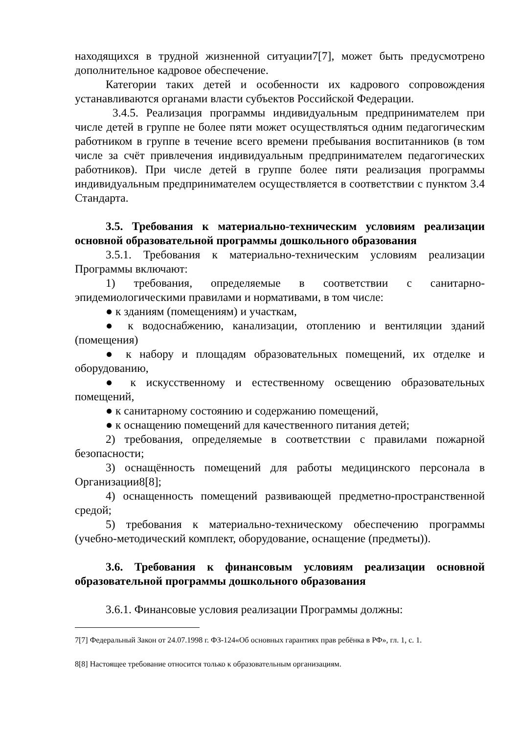находящихся в трудной жизненной ситуации7[7], может быть предусмотрено дополнительное кадровое обеспечение.
Категории таких детей и особенности их кадрового сопровождения устанавливаются органами власти субъектов Российской Федерации.
3.4.5. Реализация программы индивидуальным предпринимателем при числе детей в группе не более пяти может осуществляться одним педагогическим работником в группе в течение всего времени пребывания воспитанников (в том числе за счёт привлечения индивидуальным предпринимателем педагогических работников). При числе детей в группе более пяти реализация программы индивидуальным предпринимателем осуществляется в соответствии с пунктом 3.4 Стандарта.
3.5. Требования к материально-техническим условиям реализации основной образовательной программы дошкольного образования
3.5.1. Требования к материально-техническим условиям реализации Программы включают:
1) требования, определяемые в соответствии с санитарно-эпидемиологическими правилами и нормативами, в том числе:
● к зданиям (помещениям) и участкам,
● к водоснабжению, канализации, отоплению и вентиляции зданий (помещения)
● к набору и площадям образовательных помещений, их отделке и оборудованию,
● к искусственному и естественному освещению образовательных помещений,
● к санитарному состоянию и содержанию помещений,
● к оснащению помещений для качественного питания детей;
2) требования, определяемые в соответствии с правилами пожарной безопасности;
3) оснащённость помещений для работы медицинского персонала в Организации8[8];
4) оснащенность помещений развивающей предметно-пространственной средой;
5) требования к материально-техническому обеспечению программы (учебно-методический комплект, оборудование, оснащение (предметы)).
3.6. Требования к финансовым условиям реализации основной образовательной программы дошкольного образования
3.6.1. Финансовые условия реализации Программы должны:
7[7] Федеральный Закон от 24.07.1998 г. ФЗ-124«Об основных гарантиях прав ребёнка в РФ», гл. 1, с. 1.
8[8] Настоящее требование относится только к образовательным организациям.